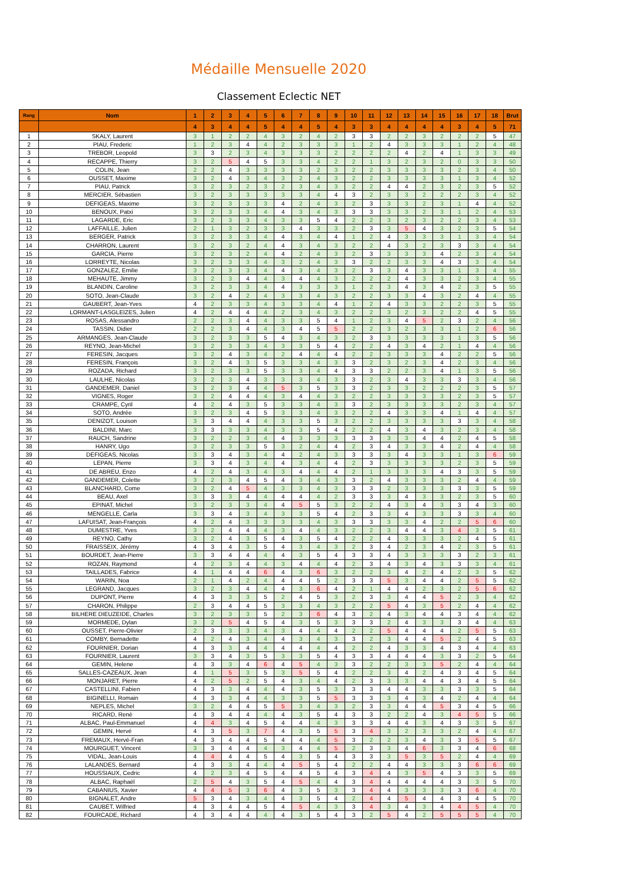Médaille Mensuelle 2020
Classement Eclectic NET
| Rang | Nom | 1 | 2 | 3 | 4 | 5 | 6 | 7 | 8 | 9 | 10 | 11 | 12 | 13 | 14 | 15 | 16 | 17 | 18 | Brut |
| --- | --- | --- | --- | --- | --- | --- | --- | --- | --- | --- | --- | --- | --- | --- | --- | --- | --- | --- | --- | --- |
| | | 4 | 3 | 4 | 4 | 5 | 4 | 4 | 5 | 4 | 3 | 3 | 4 | 4 | 4 | 4 | 3 | 4 | 5 | 71 |
| 1 | SKALY, Laurent | 3 | 1 | 2 | 2 | 4 | 3 | 2 | 4 | 2 | 3 | 3 | 2 | 2 | 3 | 2 | 2 | 2 | 5 | 47 |
| 2 | PIAU, Frederic | 1 | 2 | 3 | 4 | 4 | 2 | 3 | 3 | 3 | 1 | 2 | 4 | 3 | 3 | 3 | 1 | 2 | 4 | 48 |
| 3 | TREBOR, Leopold | 3 | 3 | 2 | 3 | 4 | 3 | 3 | 3 | 2 | 2 | 2 | 2 | 4 | 2 | 4 | 1 | 3 | 3 | 49 |
| 4 | RECAPPE, Thierry | 3 | 2 | 5 | 4 | 5 | 3 | 3 | 4 | 2 | 2 | 1 | 3 | 2 | 3 | 2 | 0 | 3 | 3 | 50 |
| 5 | COLIN, Jean | 2 | 2 | 4 | 3 | 3 | 3 | 3 | 2 | 3 | 2 | 2 | 3 | 3 | 3 | 3 | 2 | 3 | 4 | 50 |
| 6 | OUSSET, Maxime | 3 | 2 | 4 | 3 | 4 | 3 | 2 | 4 | 3 | 2 | 2 | 3 | 3 | 3 | 3 | 1 | 3 | 4 | 52 |
| 7 | PIAU, Patrick | 3 | 2 | 3 | 2 | 3 | 2 | 3 | 4 | 3 | 2 | 2 | 4 | 4 | 2 | 3 | 2 | 3 | 5 | 52 |
| 8 | MERCIER, Sébastien | 3 | 2 | 3 | 3 | 3 | 3 | 3 | 4 | 4 | 3 | 2 | 3 | 3 | 2 | 2 | 2 | 3 | 4 | 52 |
| 9 | DEFIGEAS, Maxime | 3 | 2 | 3 | 3 | 3 | 4 | 2 | 4 | 3 | 2 | 3 | 3 | 3 | 2 | 3 | 1 | 4 | 4 | 52 |
| 10 | BENOUX, Patxi | 3 | 2 | 3 | 3 | 4 | 4 | 3 | 4 | 3 | 3 | 3 | 3 | 3 | 2 | 3 | 1 | 2 | 4 | 53 |
| 11 | LAGARDE, Eric | 3 | 2 | 3 | 3 | 4 | 3 | 3 | 5 | 4 | 2 | 2 | 3 | 2 | 3 | 2 | 2 | 3 | 4 | 53 |
| 12 | LAFFAILLE, Julien | 2 | 1 | 3 | 2 | 3 | 3 | 4 | 3 | 3 | 2 | 3 | 3 | 5 | 4 | 3 | 2 | 3 | 5 | 54 |
| 13 | BERGER, Patrick | 3 | 2 | 3 | 3 | 4 | 4 | 3 | 4 | 4 | 1 | 2 | 4 | 3 | 3 | 3 | 1 | 3 | 4 | 54 |
| 14 | CHARRON, Laurent | 3 | 2 | 3 | 2 | 4 | 4 | 3 | 4 | 3 | 2 | 2 | 4 | 3 | 2 | 3 | 3 | 3 | 4 | 54 |
| 15 | GARCIA, Pierre | 3 | 2 | 3 | 2 | 4 | 4 | 2 | 4 | 3 | 2 | 3 | 3 | 3 | 3 | 4 | 2 | 3 | 4 | 54 |
| 16 | LORREYTE, Nicolas | 3 | 2 | 3 | 3 | 4 | 3 | 2 | 4 | 3 | 3 | 2 | 2 | 3 | 3 | 4 | 3 | 3 | 4 | 54 |
| 17 | GONZALEZ, Emilie | 3 | 2 | 3 | 3 | 4 | 4 | 3 | 4 | 3 | 2 | 3 | 3 | 4 | 3 | 3 | 1 | 3 | 4 | 55 |
| 18 | MEHAUTE, Jimmy | 3 | 2 | 3 | 4 | 4 | 3 | 4 | 4 | 3 | 2 | 2 | 2 | 4 | 3 | 3 | 2 | 3 | 4 | 55 |
| 19 | BLANDIN, Caroline | 3 | 2 | 3 | 3 | 4 | 4 | 3 | 3 | 3 | 1 | 2 | 3 | 4 | 3 | 4 | 2 | 3 | 5 | 55 |
| 20 | SOTO, Jean-Claude | 3 | 2 | 4 | 2 | 4 | 3 | 3 | 4 | 3 | 2 | 2 | 3 | 3 | 4 | 3 | 2 | 4 | 4 | 55 |
| 21 | GAUBERT, Jean-Yves | 4 | 2 | 3 | 3 | 4 | 3 | 3 | 4 | 4 | 1 | 2 | 4 | 3 | 3 | 2 | 2 | 3 | 5 | 55 |
| 22 | LORMANT-LASGLEIZES, Julien | 4 | 2 | 4 | 4 | 4 | 2 | 3 | 4 | 3 | 2 | 2 | 3 | 2 | 3 | 2 | 2 | 4 | 5 | 55 |
| 23 | ROSAS, Alessandro | 2 | 2 | 3 | 4 | 4 | 3 | 3 | 5 | 4 | 1 | 2 | 3 | 4 | 5 | 2 | 3 | 2 | 4 | 56 |
| 24 | TASSIN, Didier | 2 | 2 | 3 | 4 | 4 | 3 | 4 | 5 | 5 | 2 | 2 | 3 | 2 | 3 | 3 | 1 | 2 | 6 | 56 |
| 25 | ARMANGES, Jean-Claude | 3 | 2 | 3 | 3 | 5 | 4 | 3 | 4 | 3 | 2 | 3 | 3 | 3 | 3 | 3 | 1 | 3 | 5 | 56 |
| 26 | REYNO, Jean-Michel | 3 | 2 | 3 | 3 | 4 | 3 | 3 | 5 | 4 | 2 | 2 | 4 | 3 | 4 | 2 | 1 | 4 | 4 | 56 |
| 27 | FERESIN, Jacques | 3 | 2 | 4 | 3 | 4 | 2 | 4 | 4 | 4 | 2 | 2 | 3 | 3 | 3 | 4 | 2 | 2 | 5 | 56 |
| 28 | FERESIN, François | 3 | 2 | 4 | 3 | 5 | 3 | 3 | 4 | 3 | 3 | 2 | 3 | 2 | 3 | 4 | 2 | 3 | 4 | 56 |
| 29 | ROZADA, Richard | 3 | 2 | 3 | 3 | 5 | 3 | 3 | 4 | 4 | 3 | 3 | 2 | 2 | 3 | 4 | 1 | 3 | 5 | 56 |
| 30 | LAULHE, Nicolas | 3 | 2 | 3 | 4 | 3 | 3 | 3 | 4 | 3 | 3 | 2 | 3 | 4 | 3 | 3 | 3 | 3 | 4 | 56 |
| 31 | GANDEMER, Daniel | 3 | 2 | 3 | 4 | 4 | 5 | 3 | 5 | 3 | 3 | 2 | 3 | 3 | 2 | 2 | 2 | 3 | 5 | 57 |
| 32 | VIGNES, Roger | 3 | 2 | 4 | 4 | 4 | 3 | 4 | 4 | 3 | 2 | 2 | 3 | 3 | 3 | 3 | 2 | 3 | 5 | 57 |
| 33 | CRAMPE, Cyril | 4 | 2 | 4 | 3 | 5 | 3 | 3 | 4 | 3 | 3 | 2 | 3 | 3 | 3 | 3 | 2 | 3 | 4 | 57 |
| 34 | SOTO, Andrée | 3 | 2 | 3 | 4 | 5 | 3 | 3 | 4 | 3 | 2 | 2 | 4 | 3 | 3 | 4 | 1 | 4 | 4 | 57 |
| 35 | DENIZOT, Louison | 3 | 3 | 4 | 4 | 4 | 3 | 3 | 5 | 3 | 2 | 2 | 3 | 3 | 3 | 3 | 3 | 3 | 4 | 58 |
| 36 | BALDINI, Marc | 3 | 3 | 3 | 3 | 4 | 3 | 3 | 5 | 4 | 2 | 2 | 4 | 3 | 4 | 3 | 2 | 3 | 4 | 58 |
| 37 | RAUCH, Sandrine | 3 | 2 | 2 | 3 | 4 | 4 | 3 | 3 | 3 | 3 | 3 | 3 | 3 | 4 | 4 | 2 | 4 | 5 | 58 |
| 38 | HANRY, Ugo | 3 | 2 | 3 | 3 | 5 | 3 | 2 | 4 | 4 | 2 | 3 | 4 | 3 | 3 | 4 | 2 | 4 | 4 | 58 |
| 39 | DEFIGEAS, Nicolas | 3 | 3 | 4 | 3 | 4 | 4 | 2 | 4 | 3 | 3 | 3 | 3 | 4 | 3 | 3 | 1 | 3 | 6 | 59 |
| 40 | LEPAN, Pierre | 3 | 3 | 4 | 3 | 4 | 4 | 3 | 4 | 4 | 2 | 3 | 3 | 3 | 3 | 3 | 2 | 3 | 5 | 59 |
| 41 | DE ABREU, Enzo | 4 | 2 | 4 | 3 | 4 | 3 | 4 | 4 | 4 | 2 | 1 | 3 | 3 | 3 | 4 | 3 | 3 | 5 | 59 |
| 42 | GANDEMER, Colette | 3 | 2 | 3 | 4 | 5 | 4 | 3 | 4 | 3 | 3 | 2 | 4 | 3 | 3 | 3 | 2 | 4 | 4 | 59 |
| 43 | BLANCHARD, Come | 3 | 2 | 4 | 5 | 4 | 3 | 3 | 4 | 3 | 3 | 3 | 2 | 3 | 3 | 3 | 3 | 3 | 5 | 59 |
| 44 | BEAU, Axel | 3 | 3 | 3 | 4 | 4 | 4 | 4 | 4 | 2 | 3 | 3 | 3 | 4 | 3 | 3 | 2 | 3 | 5 | 60 |
| 45 | EPINAT, Michel | 3 | 2 | 3 | 3 | 4 | 4 | 5 | 5 | 3 | 2 | 2 | 4 | 3 | 4 | 3 | 3 | 4 | 3 | 60 |
| 46 | MENGELLE, Carla | 3 | 3 | 4 | 3 | 4 | 3 | 3 | 5 | 4 | 2 | 3 | 3 | 4 | 3 | 3 | 3 | 3 | 4 | 60 |
| 47 | LAFUISAT, Jean-François | 4 | 2 | 4 | 3 | 3 | 3 | 3 | 4 | 3 | 3 | 3 | 3 | 3 | 4 | 2 | 2 | 5 | 6 | 60 |
| 48 | DUMESTRE, Yves | 3 | 2 | 4 | 4 | 4 | 3 | 4 | 4 | 3 | 2 | 2 | 3 | 4 | 4 | 3 | 4 | 3 | 5 | 61 |
| 49 | REYNO, Cathy | 3 | 2 | 4 | 3 | 5 | 4 | 3 | 5 | 4 | 2 | 2 | 4 | 3 | 3 | 3 | 2 | 4 | 5 | 61 |
| 50 | FRAISSEIX, Jérémy | 4 | 3 | 4 | 3 | 5 | 4 | 3 | 4 | 3 | 2 | 3 | 4 | 2 | 3 | 4 | 2 | 3 | 5 | 61 |
| 51 | BOURDET, Jean-Pierre | 3 | 3 | 4 | 4 | 4 | 4 | 3 | 5 | 4 | 3 | 3 | 4 | 3 | 3 | 3 | 3 | 2 | 3 | 61 |
| 52 | ROZAN, Raymond | 4 | 2 | 3 | 4 | 4 | 3 | 4 | 4 | 4 | 2 | 3 | 4 | 3 | 4 | 3 | 3 | 3 | 4 | 61 |
| 53 | TAILLADES, Fabrice | 4 | 1 | 4 | 4 | 6 | 4 | 3 | 6 | 3 | 2 | 2 | 3 | 4 | 2 | 4 | 2 | 3 | 5 | 62 |
| 54 | WARIN, Noa | 2 | 1 | 4 | 2 | 4 | 4 | 4 | 5 | 2 | 3 | 3 | 5 | 3 | 4 | 4 | 2 | 5 | 5 | 62 |
| 55 | LEGRAND, Jacques | 3 | 2 | 3 | 4 | 4 | 4 | 3 | 6 | 4 | 2 | 1 | 4 | 4 | 2 | 3 | 2 | 5 | 6 | 62 |
| 56 | DUPONT, Pierre | 4 | 3 | 3 | 3 | 5 | 2 | 4 | 5 | 3 | 2 | 3 | 3 | 4 | 4 | 5 | 2 | 3 | 4 | 62 |
| 57 | CHARON, Philippe | 2 | 3 | 4 | 4 | 5 | 3 | 3 | 4 | 3 | 2 | 2 | 5 | 4 | 3 | 5 | 2 | 4 | 4 | 62 |
| 58 | BILHERE DIEUZEIDE, Charles | 3 | 2 | 3 | 3 | 5 | 2 | 3 | 6 | 4 | 3 | 2 | 4 | 3 | 4 | 4 | 3 | 4 | 4 | 62 |
| 59 | MORMEDE, Dylan | 3 | 2 | 5 | 4 | 5 | 4 | 3 | 5 | 3 | 3 | 3 | 2 | 4 | 3 | 3 | 3 | 4 | 4 | 63 |
| 60 | OUSSET, Pierre-Olivier | 2 | 3 | 3 | 3 | 4 | 3 | 4 | 4 | 4 | 2 | 2 | 5 | 4 | 4 | 4 | 2 | 5 | 5 | 63 |
| 61 | COMBY, Bernadette | 4 | 2 | 4 | 3 | 4 | 4 | 3 | 4 | 3 | 3 | 2 | 3 | 4 | 4 | 5 | 2 | 4 | 5 | 63 |
| 62 | FOURNIER, Dorian | 4 | 3 | 3 | 4 | 4 | 4 | 4 | 4 | 4 | 2 | 2 | 4 | 3 | 3 | 4 | 3 | 4 | 4 | 63 |
| 63 | FOURNIER, Laurent | 3 | 3 | 4 | 3 | 5 | 3 | 3 | 5 | 4 | 3 | 3 | 4 | 4 | 4 | 3 | 3 | 2 | 5 | 64 |
| 64 | GEMIN, Helene | 4 | 3 | 3 | 4 | 6 | 4 | 5 | 4 | 3 | 3 | 2 | 2 | 3 | 3 | 5 | 2 | 4 | 4 | 64 |
| 65 | SALLES-CAZEAUX, Jean | 4 | 1 | 5 | 3 | 5 | 3 | 5 | 5 | 4 | 2 | 2 | 3 | 4 | 2 | 4 | 3 | 4 | 5 | 64 |
| 66 | MONJARET, Pierre | 4 | 2 | 5 | 2 | 5 | 4 | 3 | 4 | 4 | 2 | 3 | 3 | 3 | 4 | 4 | 3 | 4 | 5 | 64 |
| 67 | CASTELLINI, Fabien | 4 | 3 | 3 | 4 | 4 | 4 | 3 | 5 | 3 | 3 | 3 | 4 | 4 | 3 | 3 | 3 | 3 | 5 | 64 |
| 68 | BIGINELLI, Romain | 4 | 3 | 3 | 4 | 4 | 3 | 3 | 5 | 5 | 3 | 3 | 3 | 4 | 3 | 4 | 2 | 4 | 4 | 64 |
| 69 | NEPLES, Michel | 3 | 2 | 4 | 4 | 5 | 5 | 3 | 4 | 3 | 2 | 3 | 3 | 4 | 4 | 5 | 3 | 4 | 5 | 66 |
| 70 | RICARD, René | 4 | 3 | 4 | 4 | 4 | 4 | 3 | 5 | 4 | 3 | 3 | 2 | 2 | 4 | 3 | 4 | 5 | 5 | 66 |
| 71 | ALBAC, Paul-Emmanuel | 4 | 4 | 3 | 4 | 5 | 4 | 4 | 4 | 3 | 3 | 3 | 4 | 4 | 3 | 4 | 3 | 3 | 5 | 67 |
| 72 | GEMIN, Hervé | 4 | 3 | 5 | 3 | 7 | 4 | 3 | 5 | 5 | 3 | 4 | 3 | 2 | 3 | 3 | 2 | 4 | 4 | 67 |
| 73 | FREMAUX, Hervé-Fran | 4 | 3 | 4 | 4 | 5 | 4 | 4 | 4 | 5 | 3 | 2 | 2 | 3 | 4 | 3 | 3 | 5 | 5 | 67 |
| 74 | MOURGUET, Vincent | 3 | 3 | 4 | 4 | 4 | 3 | 4 | 4 | 5 | 2 | 3 | 3 | 4 | 6 | 3 | 3 | 4 | 6 | 68 |
| 75 | VIDAL, Jean-Louis | 4 | 4 | 4 | 4 | 5 | 4 | 3 | 5 | 4 | 3 | 3 | 3 | 5 | 3 | 5 | 2 | 4 | 4 | 69 |
| 76 | LALANDES, Bernard | 4 | 3 | 3 | 4 | 4 | 4 | 5 | 5 | 4 | 2 | 2 | 4 | 4 | 3 | 3 | 3 | 6 | 6 | 69 |
| 77 | HOUSSIAUX, Cedric | 4 | 2 | 3 | 4 | 5 | 4 | 4 | 5 | 4 | 3 | 4 | 4 | 3 | 5 | 4 | 3 | 3 | 5 | 69 |
| 78 | ALBAC, Raphaël | 2 | 5 | 4 | 3 | 5 | 4 | 5 | 4 | 4 | 3 | 4 | 4 | 4 | 4 | 4 | 3 | 3 | 5 | 70 |
| 79 | CABANIUS, Xavier | 4 | 4 | 5 | 3 | 6 | 4 | 3 | 5 | 3 | 3 | 4 | 4 | 3 | 3 | 3 | 3 | 6 | 4 | 70 |
| 80 | BIGNALET, Andre | 5 | 3 | 4 | 3 | 4 | 4 | 3 | 5 | 4 | 2 | 4 | 4 | 5 | 4 | 4 | 3 | 4 | 5 | 70 |
| 81 | CAUBET, Wilfried | 4 | 3 | 4 | 4 | 5 | 4 | 5 | 4 | 3 | 3 | 4 | 3 | 4 | 3 | 4 | 4 | 5 | 4 | 70 |
| 82 | FOURCADE, Richard | 4 | 3 | 4 | 4 | 4 | 4 | 3 | 5 | 4 | 3 | 2 | 5 | 4 | 2 | 5 | 5 | 5 | 4 | 70 |